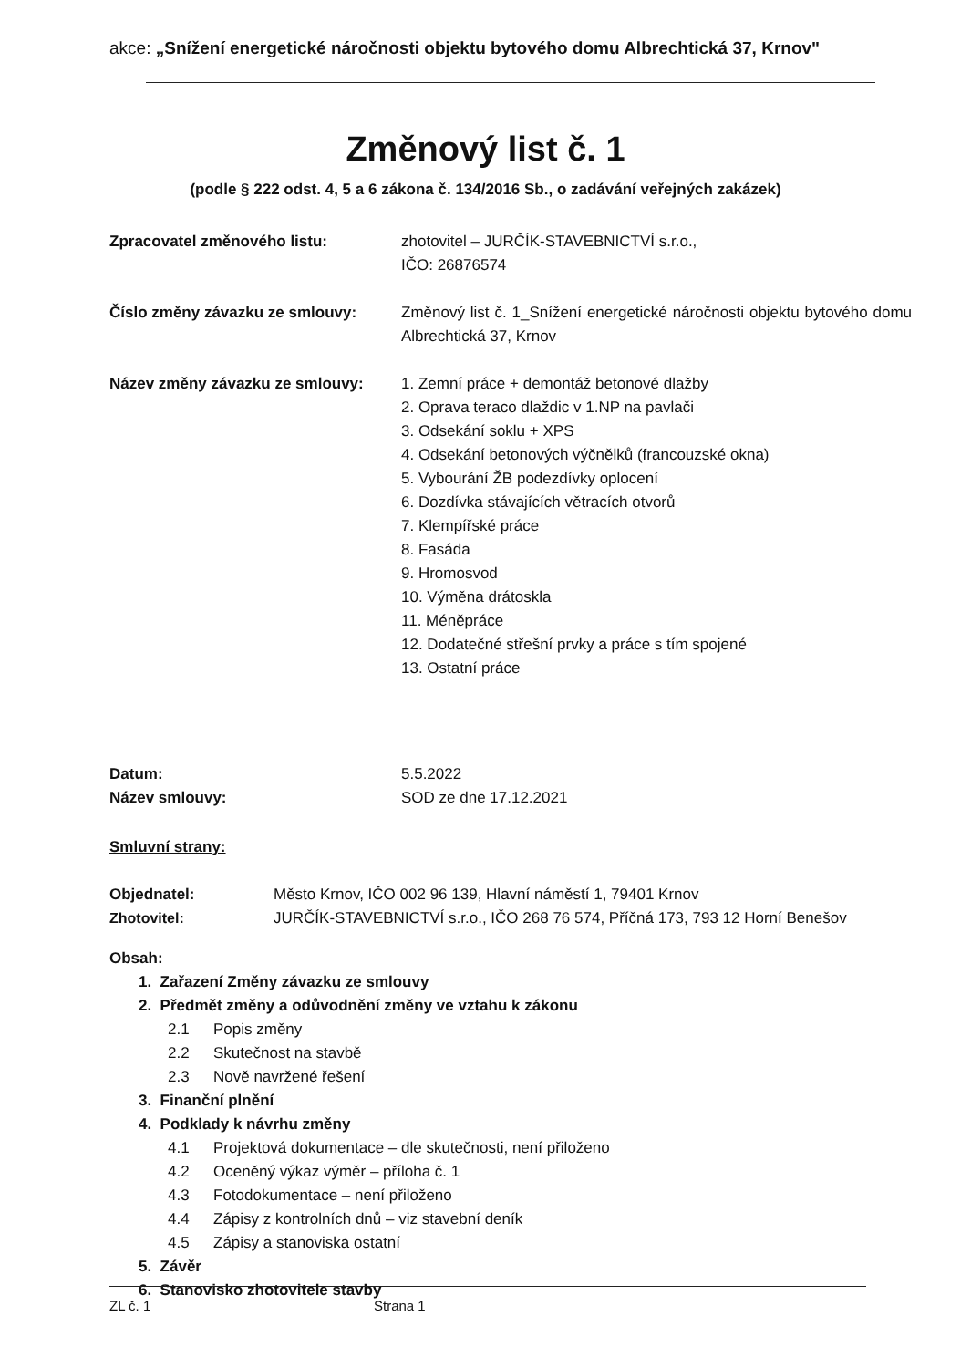akce: „Snížení energetické náročnosti objektu bytového domu Albrechtická 37, Krnov"
Změnový list č. 1
(podle § 222 odst. 4, 5 a 6 zákona č. 134/2016 Sb., o zadávání veřejných zakázek)
Zpracovatel změnového listu: zhotovitel – JURČÍK-STAVEBNICTVÍ s.r.o.,
IČO: 26876574
Číslo změny závazku ze smlouvy: Změnový list č. 1_Snížení energetické náročnosti objektu bytového domu Albrechtická 37, Krnov
Název změny závazku ze smlouvy: 1. Zemní práce + demontáž betonové dlažby
2. Oprava teraco dlaždic v 1.NP na pavlači
3. Odsekání soklu + XPS
4. Odsekání betonových výčnělků (francouzské okna)
5. Vybourání ŽB podezdívky oplocení
6. Dozdívka stávajících větracích otvorů
7. Klempířské práce
8. Fasáda
9. Hromosvod
10. Výměna drátoskla
11. Méněpráce
12. Dodatečné střešní prvky a práce s tím spojené
13. Ostatní práce
Datum:
Název smlouvy:
5.5.2022
SOD ze dne 17.12.2021
Smluvní strany:
Objednatel: Město Krnov, IČO 002 96 139, Hlavní náměstí 1, 79401 Krnov
Zhotovitel: JURČÍK-STAVEBNICTVÍ s.r.o., IČO 268 76 574, Příčná 173, 793 12 Horní Benešov
Obsah:
1. Zařazení Změny závazku ze smlouvy
2. Předmět změny a odůvodnění změny ve vztahu k zákonu
2.1 Popis změny
2.2 Skutečnost na stavbě
2.3 Nově navržené řešení
3. Finanční plnění
4. Podklady k návrhu změny
4.1 Projektová dokumentace – dle skutečnosti, není přiloženo
4.2 Oceněný výkaz výměr – příloha č. 1
4.3 Fotodokumentace – není přiloženo
4.4 Zápisy z kontrolních dnů – viz stavební deník
4.5 Zápisy a stanoviska ostatní
5. Závěr
6. Stanovisko zhotovitele stavby
ZL č. 1 Strana 1